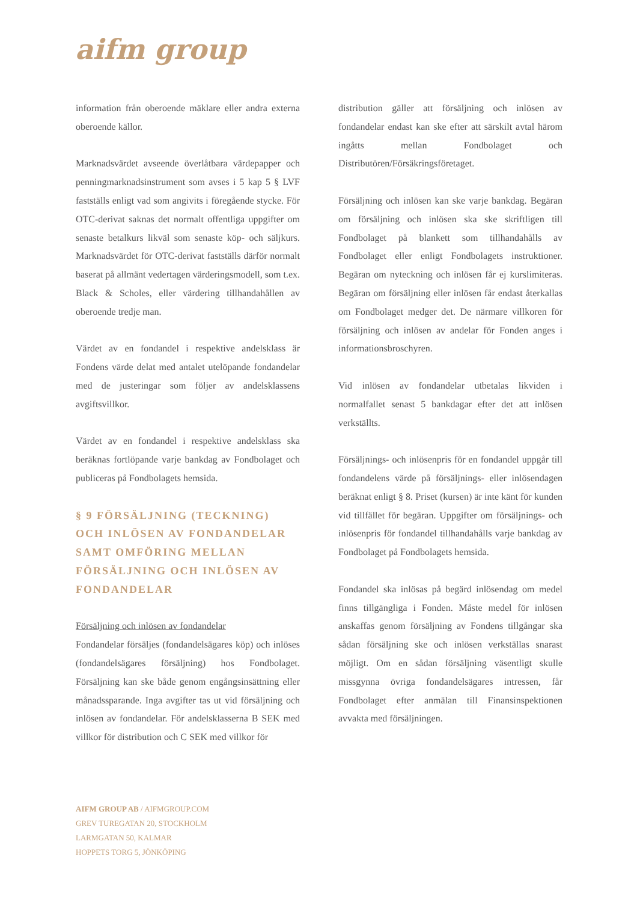aifm group
information från oberoende mäklare eller andra externa oberoende källor.
Marknadsvärdet avseende överlåtbara värdepapper och penningmarknadsinstrument som avses i 5 kap 5 § LVF fastställs enligt vad som angivits i föregående stycke. För OTC-derivat saknas det normalt offentliga uppgifter om senaste betalkurs likväl som senaste köp- och säljkurs. Marknadsvärdet för OTC-derivat fastställs därför normalt baserat på allmänt vedertagen värderingsmodell, som t.ex. Black & Scholes, eller värdering tillhandahållen av oberoende tredje man.
Värdet av en fondandel i respektive andelsklass är Fondens värde delat med antalet utelöpande fondandelar med de justeringar som följer av andelsklassens avgiftsvillkor.
Värdet av en fondandel i respektive andelsklass ska beräknas fortlöpande varje bankdag av Fondbolaget och publiceras på Fondbolagets hemsida.
§ 9 FÖRSÄLJNING (TECKNING) OCH INLÖSEN AV FONDANDELAR SAMT OMFÖRING MELLAN FÖRSÄLJNING OCH INLÖSEN AV FONDANDELAR
Försäljning och inlösen av fondandelar
Fondandelar försäljes (fondandelsägares köp) och inlöses (fondandelsägares försäljning) hos Fondbolaget. Försäljning kan ske både genom engångsinsättning eller månadssparande. Inga avgifter tas ut vid försäljning och inlösen av fondandelar. För andelsklasserna B SEK med villkor för distribution och C SEK med villkor för
distribution gäller att försäljning och inlösen av fondandelar endast kan ske efter att särskilt avtal härom ingåtts mellan Fondbolaget och Distributören/Försäkringsföretaget.
Försäljning och inlösen kan ske varje bankdag. Begäran om försäljning och inlösen ska ske skriftligen till Fondbolaget på blankett som tillhandahålls av Fondbolaget eller enligt Fondbolagets instruktioner. Begäran om nyteckning och inlösen får ej kurslimiteras. Begäran om försäljning eller inlösen får endast återkallas om Fondbolaget medger det. De närmare villkoren för försäljning och inlösen av andelar för Fonden anges i informationsbroschyren.
Vid inlösen av fondandelar utbetalas likviden i normalfallet senast 5 bankdagar efter det att inlösen verkställts.
Försäljnings- och inlösenpris för en fondandel uppgår till fondandelens värde på försäljnings- eller inlösendagen beräknat enligt § 8. Priset (kursen) är inte känt för kunden vid tillfället för begäran. Uppgifter om försäljnings- och inlösenpris för fondandel tillhandahålls varje bankdag av Fondbolaget på Fondbolagets hemsida.
Fondandel ska inlösas på begärd inlösendag om medel finns tillgängliga i Fonden. Måste medel för inlösen anskaffas genom försäljning av Fondens tillgångar ska sådan försäljning ske och inlösen verkställas snarast möjligt. Om en sådan försäljning väsentligt skulle missgynna övriga fondandelsägares intressen, får Fondbolaget efter anmälan till Finansinspektionen avvakta med försäljningen.
AIFM GROUP AB / AIFMGROUP.COM
GREV TUREGATAN 20, STOCKHOLM
LARMGATAN 50, KALMAR
HOPPETS TORG 5, JÖNKÖPING